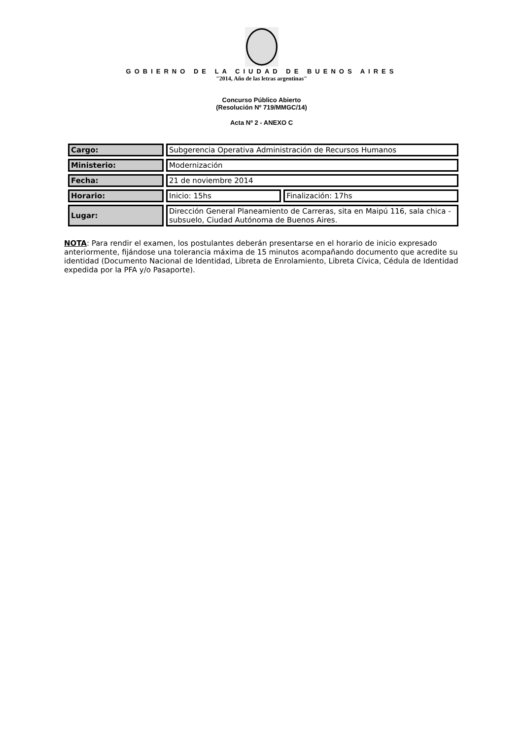GOBIERNO DE LA CIUDAD DE BUENOS AIRES
"2014, Año de las letras argentinas"
Concurso Público Abierto
(Resolución Nº 719/MMGC/14)
Acta Nº 2 - ANEXO C
| Cargo: | Subgerencia Operativa Administración de Recursos Humanos | |
| Ministerio: | Modernización | |
| Fecha: | 21 de noviembre 2014 | |
| Horario: | Inicio: 15hs | Finalización: 17hs |
| Lugar: | Dirección General Planeamiento de Carreras, sita en Maipú 116, sala chica - subsuelo, Ciudad Autónoma de Buenos Aires. | |
NOTA: Para rendir el examen, los postulantes deberán presentarse en el horario de inicio expresado anteriormente, fijándose una tolerancia máxima de 15 minutos acompañando documento que acredite su identidad (Documento Nacional de Identidad, Libreta de Enrolamiento, Libreta Cívica, Cédula de Identidad expedida por la PFA y/o Pasaporte).